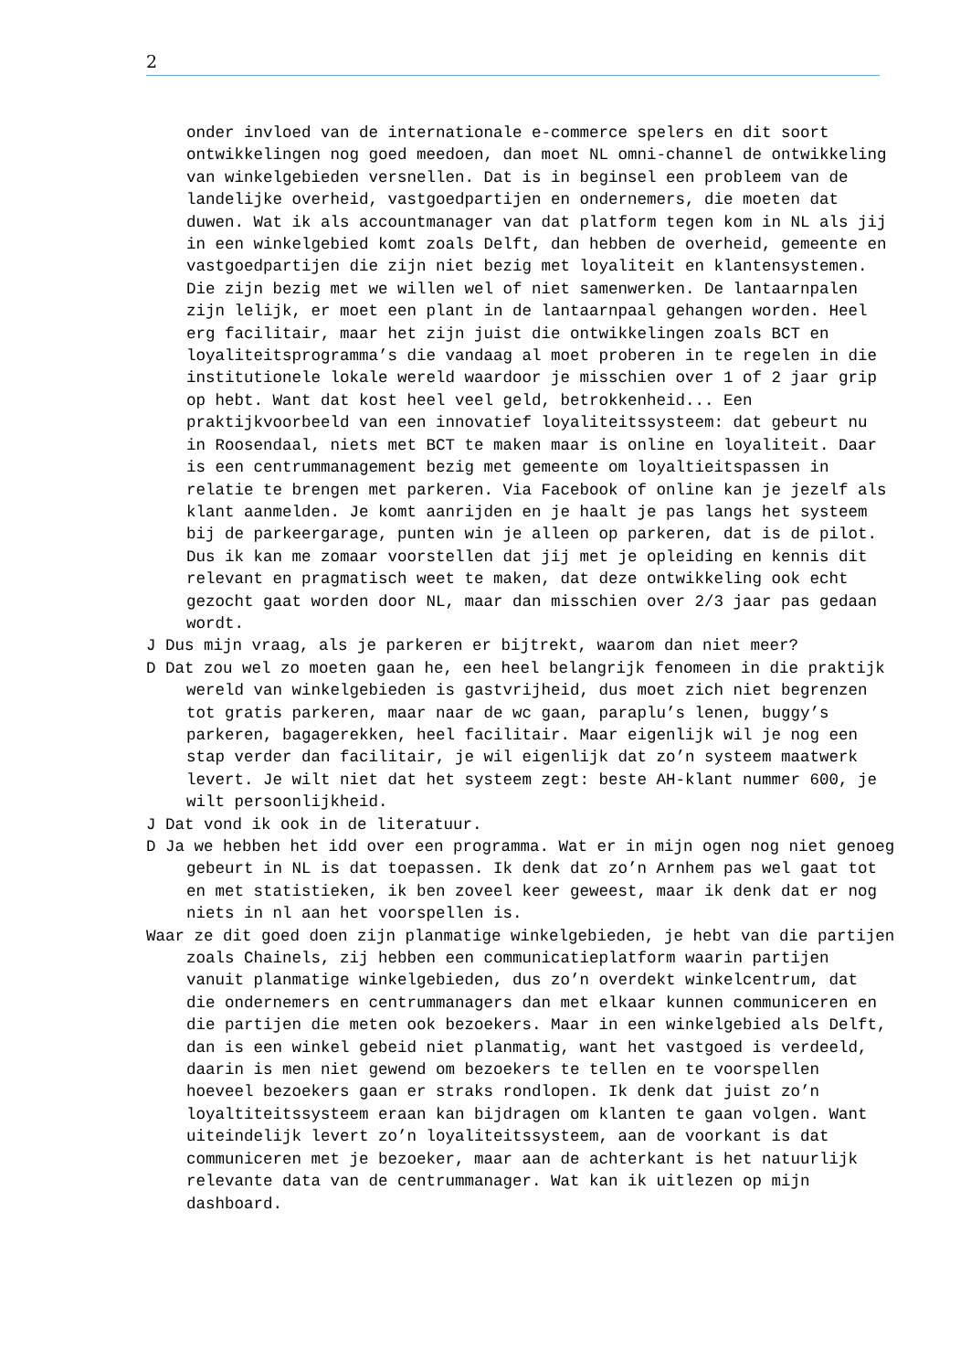2
onder invloed van de internationale e-commerce spelers en dit soort ontwikkelingen nog goed meedoen, dan moet NL omni-channel de ontwikkeling van winkelgebieden versnellen. Dat is in beginsel een probleem van de landelijke overheid, vastgoedpartijen en ondernemers, die moeten dat duwen. Wat ik als accountmanager van dat platform tegen kom in NL als jij in een winkelgebied komt zoals Delft, dan hebben de overheid, gemeente en vastgoedpartijen die zijn niet bezig met loyaliteit en klantensystemen. Die zijn bezig met we willen wel of niet samenwerken. De lantaarnpalen zijn lelijk, er moet een plant in de lantaarnpaal gehangen worden. Heel erg facilitair, maar het zijn juist die ontwikkelingen zoals BCT en loyaliteitsprogramma’s die vandaag al moet proberen in te regelen in die institutionele lokale wereld waardoor je misschien over 1 of 2 jaar grip op hebt. Want dat kost heel veel geld, betrokkenheid... Een praktijkvoorbeeld van een innovatief loyaliteitssysteem: dat gebeurt nu in Roosendaal, niets met BCT te maken maar is online en loyaliteit. Daar is een centrummanagement bezig met gemeente om loyaltieitspassen in relatie te brengen met parkeren. Via Facebook of online kan je jezelf als klant aanmelden. Je komt aanrijden en je haalt je pas langs het systeem bij de parkeergarage, punten win je alleen op parkeren, dat is de pilot. Dus ik kan me zomaar voorstellen dat jij met je opleiding en kennis dit relevant en pragmatisch weet te maken, dat deze ontwikkeling ook echt gezocht gaat worden door NL, maar dan misschien over 2/3 jaar pas gedaan wordt.
J Dus mijn vraag, als je parkeren er bijtrekt, waarom dan niet meer?
D Dat zou wel zo moeten gaan he, een heel belangrijk fenomeen in die praktijk wereld van winkelgebieden is gastvrijheid, dus moet zich niet begrenzen tot gratis parkeren, maar naar de wc gaan, paraplu’s lenen, buggy’s parkeren, bagagerekken, heel facilitair. Maar eigenlijk wil je nog een stap verder dan facilitair, je wil eigenlijk dat zo’n systeem maatwerk levert. Je wilt niet dat het systeem zegt: beste AH-klant nummer 600, je wilt persoonlijkheid.
J Dat vond ik ook in de literatuur.
D Ja we hebben het idd over een programma. Wat er in mijn ogen nog niet genoeg gebeurt in NL is dat toepassen. Ik denk dat zo’n Arnhem pas wel gaat tot en met statistieken, ik ben zoveel keer geweest, maar ik denk dat er nog niets in nl aan het voorspellen is.
Waar ze dit goed doen zijn planmatige winkelgebieden, je hebt van die partijen zoals Chainels, zij hebben een communicatieplatform waarin partijen vanuit planmatige winkelgebieden, dus zo’n overdekt winkelcentrum, dat die ondernemers en centrummanagers dan met elkaar kunnen communiceren en die partijen die meten ook bezoekers. Maar in een winkelgebied als Delft, dan is een winkel gebeid niet planmatig, want het vastgoed is verdeeld, daarin is men niet gewend om bezoekers te tellen en te voorspellen hoeveel bezoekers gaan er straks rondlopen. Ik denk dat juist zo’n loyaltiteitssysteem eraan kan bijdragen om klanten te gaan volgen. Want uiteindelijk levert zo’n loyaliteitssysteem, aan de voorkant is dat communiceren met je bezoeker, maar aan de achterkant is het natuurlijk relevante data van de centrummanager. Wat kan ik uitlezen op mijn dashboard.